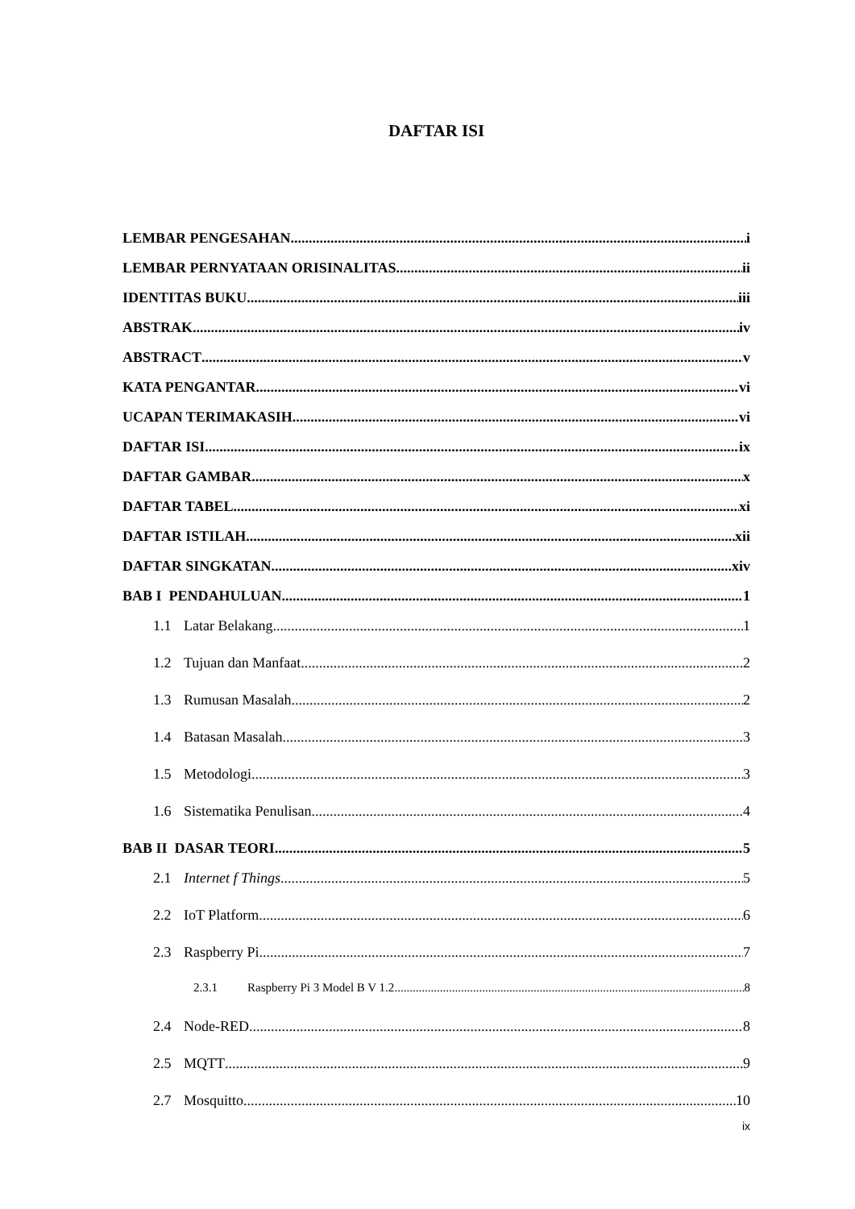DAFTAR ISI
LEMBAR PENGESAHAN i
LEMBAR PERNYATAAN ORISINALITAS ii
IDENTITAS BUKU iii
ABSTRAK iv
ABSTRACT v
KATA PENGANTAR vi
UCAPAN TERIMAKASIH vi
DAFTAR ISI ix
DAFTAR GAMBAR x
DAFTAR TABEL xi
DAFTAR ISTILAH xii
DAFTAR SINGKATAN xiv
BAB I PENDAHULUAN 1
1.1 Latar Belakang 1
1.2 Tujuan dan Manfaat 2
1.3 Rumusan Masalah 2
1.4 Batasan Masalah 3
1.5 Metodologi 3
1.6 Sistematika Penulisan 4
BAB II DASAR TEORI 5
2.1 Internet f Things 5
2.2 IoT Platform 6
2.3 Raspberry Pi 7
2.3.1 Raspberry Pi 3 Model B V 1.2 8
2.4 Node-RED 8
2.5 MQTT 9
2.7 Mosquitto 10
ix